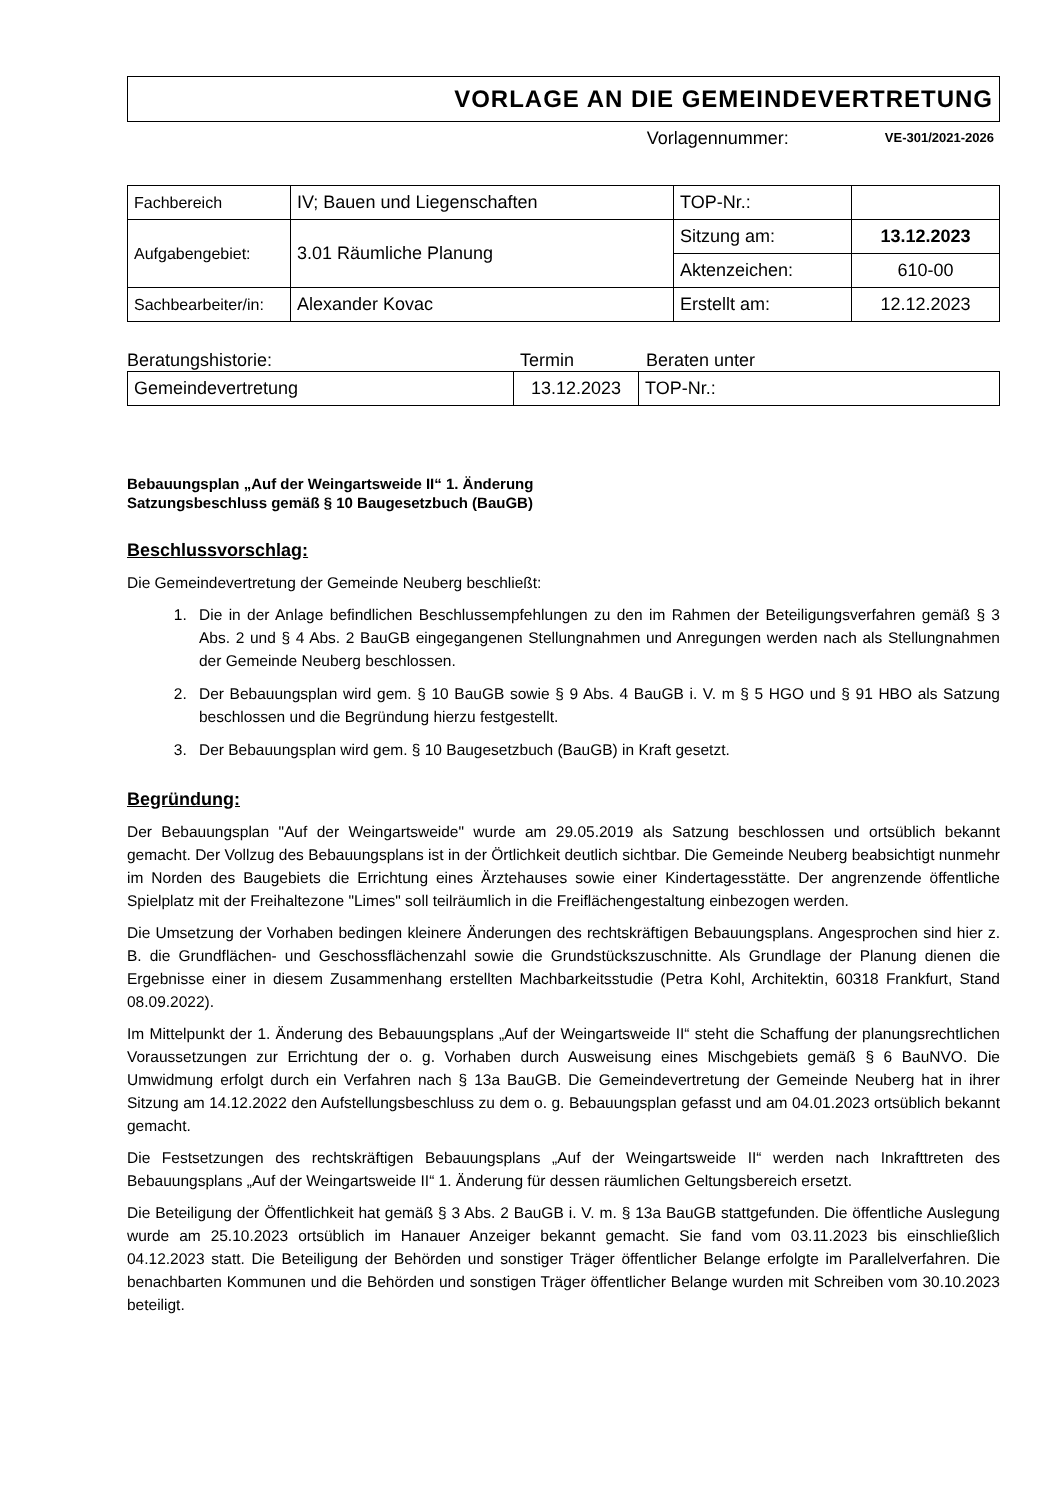VORLAGE AN DIE GEMEINDEVERTRETUNG
Vorlagennummer: VE-301/2021-2026
| Fachbereich | IV; Bauen und Liegenschaften | TOP-Nr.: | |
| Aufgabengebiet: | 3.01 Räumliche Planung | Sitzung am: | 13.12.2023 |
| | | Aktenzeichen: | 610-00 |
| Sachbearbeiter/in: | Alexander Kovac | Erstellt am: | 12.12.2023 |
Beratungshistorie: Termin Beraten unter
| Gemeindevertretung | 13.12.2023 | TOP-Nr.: |
Bebauungsplan „Auf der Weingartsweide II“ 1. Änderung
Satzungsbeschluss gemäß § 10 Baugesetzbuch (BauGB)
Beschlussvorschlag:
Die Gemeindevertretung der Gemeinde Neuberg beschließt:
1. Die in der Anlage befindlichen Beschlussempfehlungen zu den im Rahmen der Beteiligungsverfahren gemäß § 3 Abs. 2 und § 4 Abs. 2 BauGB eingegangenen Stellungnahmen und Anregungen werden nach als Stellungnahmen der Gemeinde Neuberg beschlossen.
2. Der Bebauungsplan wird gem. § 10 BauGB sowie § 9 Abs. 4 BauGB i. V. m § 5 HGO und § 91 HBO als Satzung beschlossen und die Begründung hierzu festgestellt.
3. Der Bebauungsplan wird gem. § 10 Baugesetzbuch (BauGB) in Kraft gesetzt.
Begründung:
Der Bebauungsplan "Auf der Weingartsweide" wurde am 29.05.2019 als Satzung beschlossen und ortsüblich bekannt gemacht. Der Vollzug des Bebauungsplans ist in der Örtlichkeit deutlich sichtbar. Die Gemeinde Neuberg beabsichtigt nunmehr im Norden des Baugebiets die Errichtung eines Ärztehauses sowie einer Kindertagesstätte. Der angrenzende öffentliche Spielplatz mit der Freihaltezone "Limes" soll teilräumlich in die Freiflächengestaltung einbezogen werden.
Die Umsetzung der Vorhaben bedingen kleinere Änderungen des rechtskräftigen Bebauungsplans. Angesprochen sind hier z. B. die Grundflächen- und Geschossflächenzahl sowie die Grundstückszuschnitte. Als Grundlage der Planung dienen die Ergebnisse einer in diesem Zusammenhang erstellten Machbarkeitsstudie (Petra Kohl, Architektin, 60318 Frankfurt, Stand 08.09.2022).
Im Mittelpunkt der 1. Änderung des Bebauungsplans „Auf der Weingartsweide II“ steht die Schaffung der planungsrechtlichen Voraussetzungen zur Errichtung der o. g. Vorhaben durch Ausweisung eines Mischgebiets gemäß § 6 BauNVO. Die Umwidmung erfolgt durch ein Verfahren nach § 13a BauGB. Die Gemeindevertretung der Gemeinde Neuberg hat in ihrer Sitzung am 14.12.2022 den Aufstellungsbeschluss zu dem o. g. Bebauungsplan gefasst und am 04.01.2023 ortsüblich bekannt gemacht.
Die Festsetzungen des rechtskräftigen Bebauungsplans „Auf der Weingartsweide II“ werden nach Inkrafttreten des Bebauungsplans „Auf der Weingartsweide II“ 1. Änderung für dessen räumlichen Geltungsbereich ersetzt.
Die Beteiligung der Öffentlichkeit hat gemäß § 3 Abs. 2 BauGB i. V. m. § 13a BauGB stattgefunden. Die öffentliche Auslegung wurde am 25.10.2023 ortsüblich im Hanauer Anzeiger bekannt gemacht. Sie fand vom 03.11.2023 bis einschließlich 04.12.2023 statt. Die Beteiligung der Behörden und sonstiger Träger öffentlicher Belange erfolgte im Parallelverfahren. Die benachbarten Kommunen und die Behörden und sonstigen Träger öffentlicher Belange wurden mit Schreiben vom 30.10.2023 beteiligt.